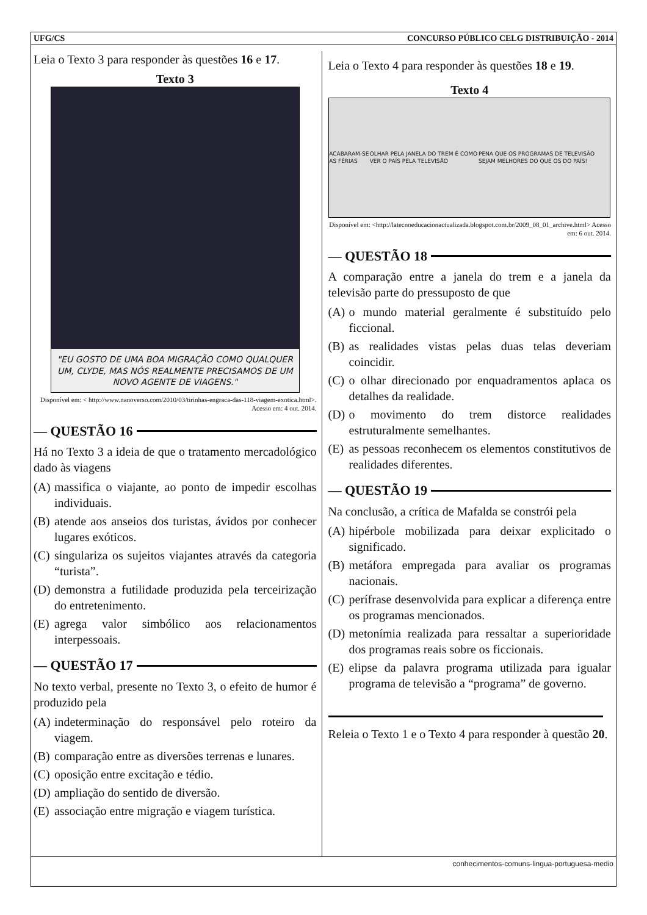UFG/CS CONCURSO PÚBLICO CELG DISTRIBUIÇÃO - 2014
Leia o Texto 3 para responder às questões 16 e 17.
Texto 3
"EU GOSTO DE UMA BOA MIGRAÇÃO COMO QUALQUER UM, CLYDE, MAS NÓS REALMENTE PRECISAMOS DE UM NOVO AGENTE DE VIAGENS."
Disponível em: < http://www.nanoverso.com/2010/03/tirinhas-engraca-das-118-viagem-exotica.html>. Acesso em: 4 out. 2014.
— QUESTÃO 16
Há no Texto 3 a ideia de que o tratamento mercadológico dado às viagens
(A) massifica o viajante, ao ponto de impedir escolhas individuais.
(B) atende aos anseios dos turistas, ávidos por conhecer lugares exóticos.
(C) singulariza os sujeitos viajantes através da categoria “turista”.
(D) demonstra a futilidade produzida pela terceirização do entretenimento.
(E) agrega valor simbólico aos relacionamentos interpessoais.
— QUESTÃO 17
No texto verbal, presente no Texto 3, o efeito de humor é produzido pela
(A) indeterminação do responsável pelo roteiro da viagem.
(B) comparação entre as diversões terrenas e lunares.
(C) oposição entre excitação e tédio.
(D) ampliação do sentido de diversão.
(E) associação entre migração e viagem turística.
Leia o Texto 4 para responder às questões 18 e 19.
Texto 4
ACABARAM-SE AS FÉRIAS OLHAR PELA JANELA DO TREM É COMO VER O PAÍS PELA TELEVISÃO PENA QUE OS PROGRAMAS DE TELEVISÃO SEJAM MELHORES DO QUE OS DO PAÍS!
Disponível em: <http://latecnoeducacionactualizada.blogspot.com.br/2009_08_01_archive.html> Acesso em: 6 out. 2014.
— QUESTÃO 18
A comparação entre a janela do trem e a janela da televisão parte do pressuposto de que
(A) o mundo material geralmente é substituído pelo ficcional.
(B) as realidades vistas pelas duas telas deveriam coincidir.
(C) o olhar direcionado por enquadramentos aplaca os detalhes da realidade.
(D) o movimento do trem distorce realidades estruturalmente semelhantes.
(E) as pessoas reconhecem os elementos constitutivos de realidades diferentes.
— QUESTÃO 19
Na conclusão, a crítica de Mafalda se constrói pela
(A) hipérbole mobilizada para deixar explicitado o significado.
(B) metáfora empregada para avaliar os programas nacionais.
(C) perífrase desenvolvida para explicar a diferença entre os programas mencionados.
(D) metonímia realizada para ressaltar a superioridade dos programas reais sobre os ficcionais.
(E) elipse da palavra programa utilizada para igualar programa de televisão a “programa” de governo.
Releia o Texto 1 e o Texto 4 para responder à questão 20.
conhecimentos-comuns-lingua-portuguesa-medio